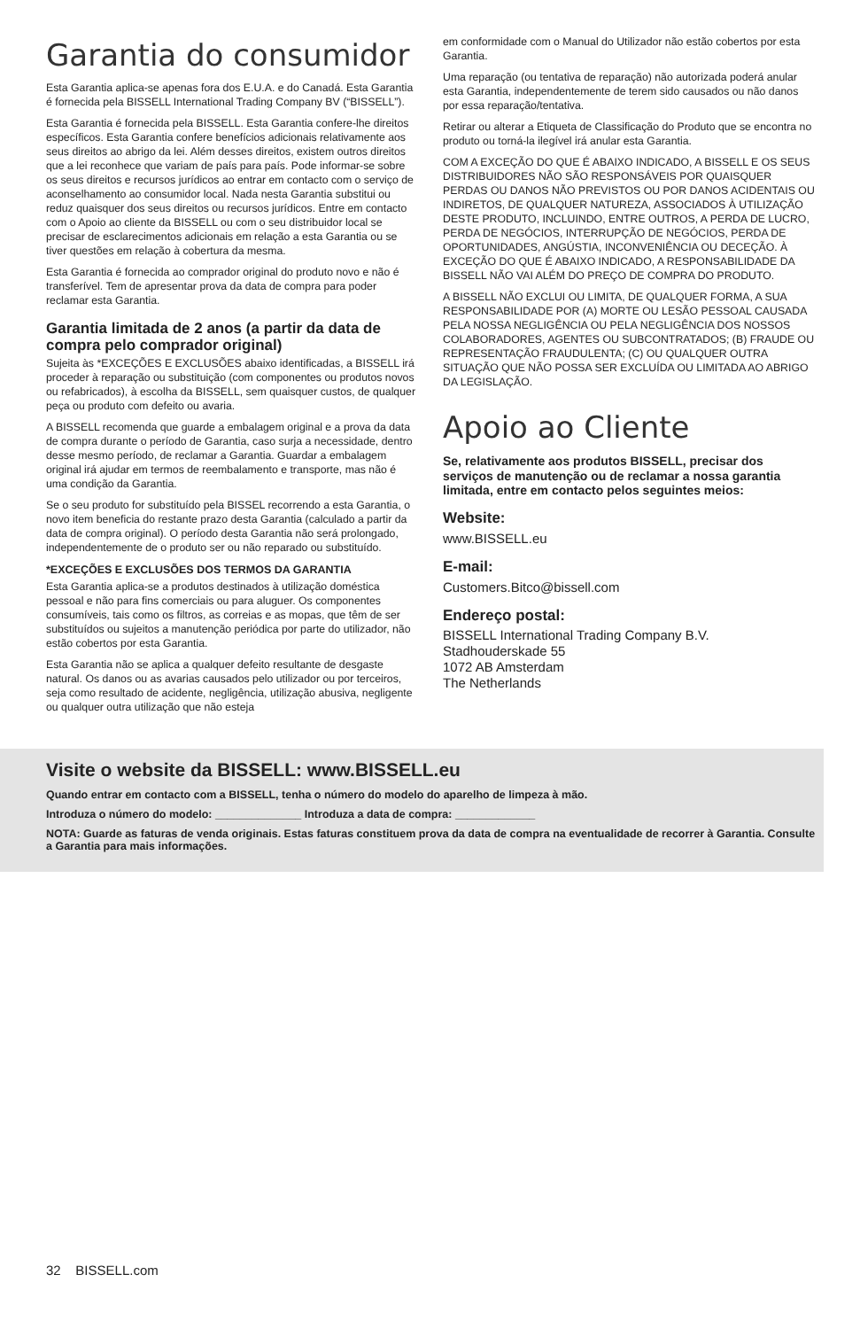Garantia do consumidor
Esta Garantia aplica-se apenas fora dos E.U.A. e do Canadá. Esta Garantia é fornecida pela BISSELL International Trading Company BV (“BISSELL”).
Esta Garantia é fornecida pela BISSELL. Esta Garantia confere-lhe direitos específicos. Esta Garantia confere benefícios adicionais relativamente aos seus direitos ao abrigo da lei. Além desses direitos, existem outros direitos que a lei reconhece que variam de país para país. Pode informar-se sobre os seus direitos e recursos jurídicos ao entrar em contacto com o serviço de aconselhamento ao consumidor local. Nada nesta Garantia substitui ou reduz quaisquer dos seus direitos ou recursos jurídicos. Entre em contacto com o Apoio ao cliente da BISSELL ou com o seu distribuidor local se precisar de esclarecimentos adicionais em relação a esta Garantia ou se tiver questões em relação à cobertura da mesma.
Esta Garantia é fornecida ao comprador original do produto novo e não é transferível. Tem de apresentar prova da data de compra para poder reclamar esta Garantia.
Garantia limitada de 2 anos (a partir da data de compra pelo comprador original)
Sujeita às *EXCEÇÕES E EXCLUSÕES abaixo identificadas, a BISSELL irá proceder à reparação ou substituição (com componentes ou produtos novos ou refabricados), à escolha da BISSELL, sem quaisquer custos, de qualquer peça ou produto com defeito ou avaria.
A BISSELL recomenda que guarde a embalagem original e a prova da data de compra durante o período de Garantia, caso surja a necessidade, dentro desse mesmo período, de reclamar a Garantia. Guardar a embalagem original irá ajudar em termos de reembalamento e transporte, mas não é uma condição da Garantia.
Se o seu produto for substituído pela BISSEL recorrendo a esta Garantia, o novo item beneficia do restante prazo desta Garantia (calculado a partir da data de compra original). O período desta Garantia não será prolongado, independentemente de o produto ser ou não reparado ou substituído.
*EXCEÇÕES E EXCLUSÕES DOS TERMOS DA GARANTIA
Esta Garantia aplica-se a produtos destinados à utilização doméstica pessoal e não para fins comerciais ou para aluguer. Os componentes consumíveis, tais como os filtros, as correias e as mopas, que têm de ser substituídos ou sujeitos a manutenção periódica por parte do utilizador, não estão cobertos por esta Garantia.
Esta Garantia não se aplica a qualquer defeito resultante de desgaste natural. Os danos ou as avarias causados pelo utilizador ou por terceiros, seja como resultado de acidente, negligência, utilização abusiva, negligente ou qualquer outra utilização que não esteja
em conformidade com o Manual do Utilizador não estão cobertos por esta Garantia.
Uma reparação (ou tentativa de reparação) não autorizada poderá anular esta Garantia, independentemente de terem sido causados ou não danos por essa reparação/tentativa.
Retirar ou alterar a Etiqueta de Classificação do Produto que se encontra no produto ou torná-la ilegível irá anular esta Garantia.
COM A EXCEÇÃO DO QUE É ABAIXO INDICADO, A BISSELL E OS SEUS DISTRIBUIDORES NÃO SÃO RESPONSÁVEIS POR QUAISQUER PERDAS OU DANOS NÃO PREVISTOS OU POR DANOS ACIDENTAIS OU INDIRETOS, DE QUALQUER NATUREZA, ASSOCIADOS À UTILIZAÇÃO DESTE PRODUTO, INCLUINDO, ENTRE OUTROS, A PERDA DE LUCRO, PERDA DE NEGÓCIOS, INTERRUPÇÃO DE NEGÓCIOS, PERDA DE OPORTUNIDADES, ANGÚSTIA, INCONVENIÊNCIA OU DECEÇÃO. À EXCEÇÃO DO QUE É ABAIXO INDICADO, A RESPONSABILIDADE DA BISSELL NÃO VAI ALÉM DO PREÇO DE COMPRA DO PRODUTO.
A BISSELL NÃO EXCLUI OU LIMITA, DE QUALQUER FORMA, A SUA RESPONSABILIDADE POR (A) MORTE OU LESÃO PESSOAL CAUSADA PELA NOSSA NEGLIGÊNCIA OU PELA NEGLIGÊNCIA DOS NOSSOS COLABORADORES, AGENTES OU SUBCONTRATADOS; (B) FRAUDE OU REPRESENTAÇÃO FRAUDULENTA; (C) OU QUALQUER OUTRA SITUAÇÃO QUE NÃO POSSA SER EXCLUÍDA OU LIMITADA AO ABRIGO DA LEGISLAÇÃO.
Apoio ao Cliente
Se, relativamente aos produtos BISSELL, precisar dos serviços de manutenção ou de reclamar a nossa garantia limitada, entre em contacto pelos seguintes meios:
Website:
www.BISSELL.eu
E-mail:
Customers.Bitco@bissell.com
Endereço postal:
BISSELL International Trading Company B.V.
Stadhouderskade 55
1072 AB Amsterdam
The Netherlands
Visite o website da BISSELL: www.BISSELL.eu
Quando entrar em contacto com a BISSELL, tenha o número do modelo do aparelho de limpeza à mão.
Introduza o número do modelo: ______________ Introduza a data de compra: _____________
NOTA: Guarde as faturas de venda originais. Estas faturas constituem prova da data de compra na eventualidade de recorrer à Garantia. Consulte a Garantia para mais informações.
32 BISSELL.com